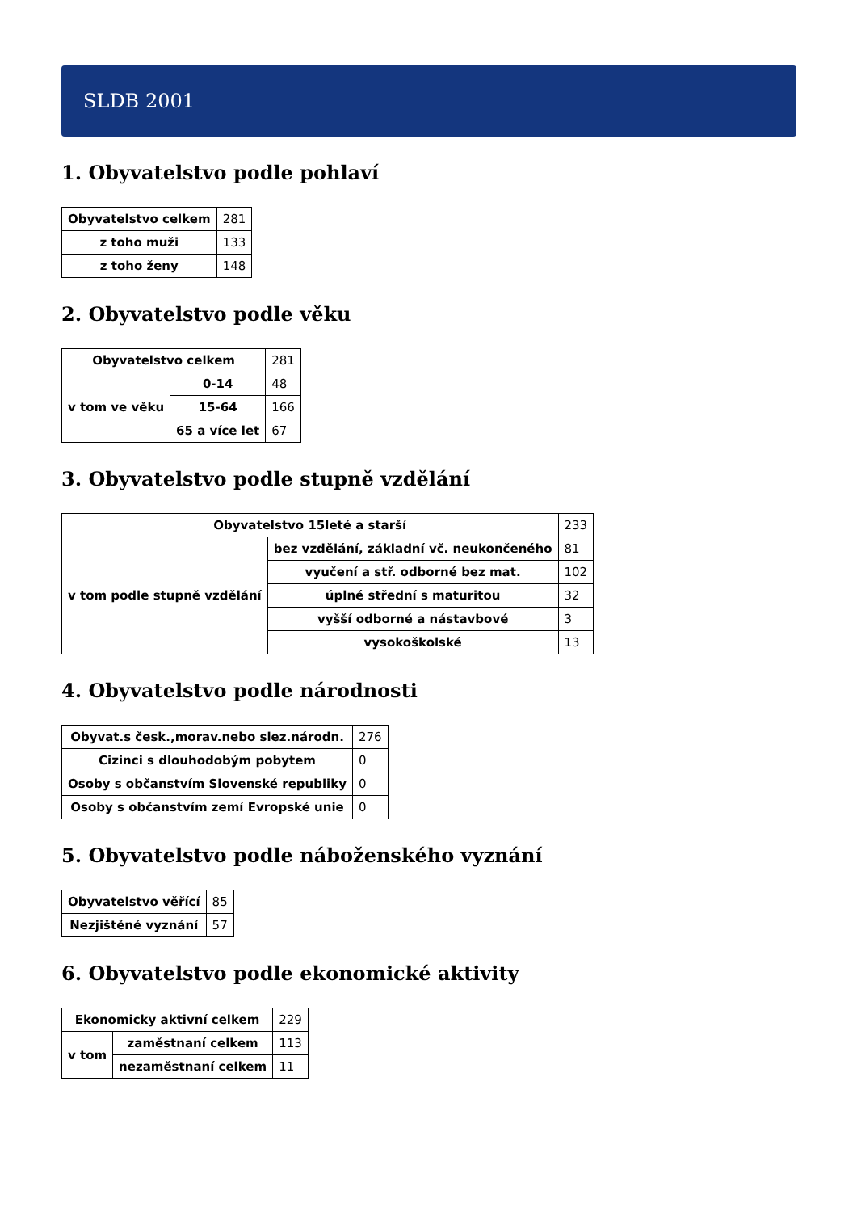SLDB 2001
1. Obyvatelstvo podle pohlaví
| Obyvatelstvo celkem | 281 |
| z toho muži | 133 |
| z toho ženy | 148 |
2. Obyvatelstvo podle věku
| Obyvatelstvo celkem | | 281 |
| v tom ve věku | 0-14 | 48 |
| | 15-64 | 166 |
| | 65 a více let | 67 |
3. Obyvatelstvo podle stupně vzdělání
| Obyvatelstvo 15leté a starší | | 233 |
| v tom podle stupně vzdělání | bez vzdělání, základní vč. neukončeného | 81 |
| | vyučení a stř. odborné bez mat. | 102 |
| | úplné střední s maturitou | 32 |
| | vyšší odborné a nástavbové | 3 |
| | vysokoškolské | 13 |
4. Obyvatelstvo podle národnosti
| Obyvat.s česk.,morav.nebo slez.národn. | 276 |
| Cizinci s dlouhodobým pobytem | 0 |
| Osoby s občanstvím Slovenské republiky | 0 |
| Osoby s občanstvím zemí Evropské unie | 0 |
5. Obyvatelstvo podle náboženského vyznání
| Obyvatelstvo věřící | 85 |
| Nezjištěné vyznání | 57 |
6. Obyvatelstvo podle ekonomické aktivity
| Ekonomicky aktivní celkem | | 229 |
| v tom | zaměstnaní celkem | 113 |
| | nezaměstnaní celkem | 11 |